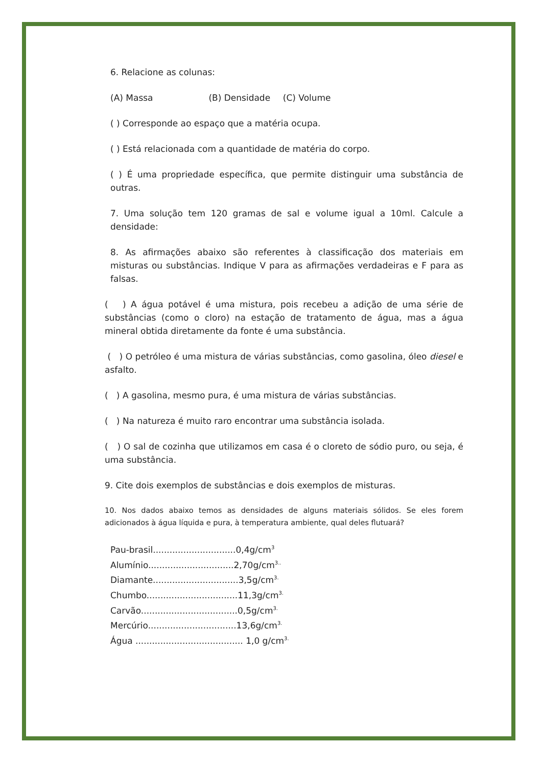6. Relacione as colunas:
(A) Massa (B) Densidade (C) Volume
( ) Corresponde ao espaço que a matéria ocupa.
( ) Está relacionada com a quantidade de matéria do corpo.
( ) É uma propriedade específica, que permite distinguir uma substância de outras.
7. Uma solução tem 120 gramas de sal e volume igual a 10ml. Calcule a densidade:
8. As afirmações abaixo são referentes à classificação dos materiais em misturas ou substâncias. Indique V para as afirmações verdadeiras e F para as falsas.
( ) A água potável é uma mistura, pois recebeu a adição de uma série de substâncias (como o cloro) na estação de tratamento de água, mas a água mineral obtida diretamente da fonte é uma substância.
( ) O petróleo é uma mistura de várias substâncias, como gasolina, óleo diesel e asfalto.
( ) A gasolina, mesmo pura, é uma mistura de várias substâncias.
( ) Na natureza é muito raro encontrar uma substância isolada.
( ) O sal de cozinha que utilizamos em casa é o cloreto de sódio puro, ou seja, é uma substância.
9. Cite dois exemplos de substâncias e dois exemplos de misturas.
10. Nos dados abaixo temos as densidades de alguns materiais sólidos. Se eles forem adicionados à água líquida e pura, à temperatura ambiente, qual deles flutuará?
Pau-brasil..............................0,4g/cm<sup>3</sup>
Alumínio...............................2,70g/cm<sup>3..</sup>
Diamante...............................3,5g/cm<sup>3.</sup>
Chumbo.................................11,3g/cm<sup>3.</sup>
Carvão...................................0,5g/cm<sup>3.</sup>
Mercúrio................................13,6g/cm<sup>3.</sup>
Água ....................................... 1,0 g/cm<sup>3.</sup>